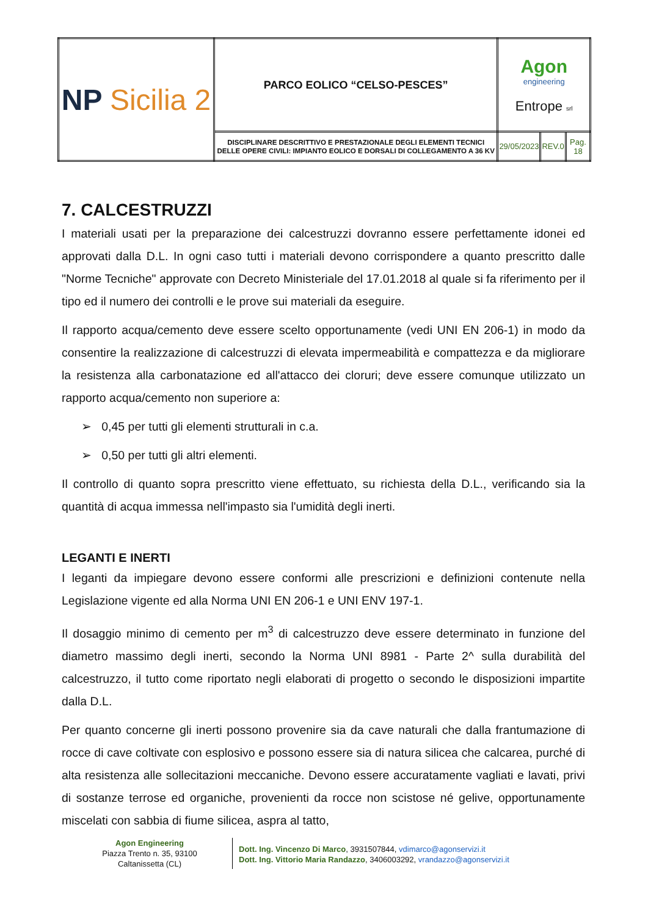| NP Sicilia 2 | PARCO EOLICO “CELSO-PESCES” | Agon engineering Entrope srl | | |
| | DISCIPLINARE DESCRITTIVO E PRESTAZIONALE DEGLI ELEMENTI TECNICI DELLE OPERE CIVILI: IMPIANTO EOLICO E DORSALI DI COLLEGAMENTO A 36 KV | 29/05/2023 | REV.0 | Pag. 18 |
7. CALCESTRUZZI
I materiali usati per la preparazione dei calcestruzzi dovranno essere perfettamente idonei ed approvati dalla D.L. In ogni caso tutti i materiali devono corrispondere a quanto prescritto dalle "Norme Tecniche" approvate con Decreto Ministeriale del 17.01.2018 al quale si fa riferimento per il tipo ed il numero dei controlli e le prove sui materiali da eseguire.
Il rapporto acqua/cemento deve essere scelto opportunamente (vedi UNI EN 206-1) in modo da consentire la realizzazione di calcestruzzi di elevata impermeabilità e compattezza e da migliorare la resistenza alla carbonatazione ed all'attacco dei cloruri; deve essere comunque utilizzato un rapporto acqua/cemento non superiore a:
➢ 0,45 per tutti gli elementi strutturali in c.a.
➢ 0,50 per tutti gli altri elementi.
Il controllo di quanto sopra prescritto viene effettuato, su richiesta della D.L., verificando sia la quantità di acqua immessa nell'impasto sia l'umidità degli inerti.
LEGANTI E INERTI
I leganti da impiegare devono essere conformi alle prescrizioni e definizioni contenute nella Legislazione vigente ed alla Norma UNI EN 206-1 e UNI ENV 197-1.
Il dosaggio minimo di cemento per m<sup>3</sup> di calcestruzzo deve essere determinato in funzione del diametro massimo degli inerti, secondo la Norma UNI 8981 - Parte 2^ sulla durabilità del calcestruzzo, il tutto come riportato negli elaborati di progetto o secondo le disposizioni impartite dalla D.L.
Per quanto concerne gli inerti possono provenire sia da cave naturali che dalla frantumazione di rocce di cave coltivate con esplosivo e possono essere sia di natura silicea che calcarea, purché di alta resistenza alle sollecitazioni meccaniche. Devono essere accuratamente vagliati e lavati, privi di sostanze terrose ed organiche, provenienti da rocce non scistose né gelive, opportunamente miscelati con sabbia di fiume silicea, aspra al tatto,
Agon Engineering
Piazza Trento n. 35, 93100
Caltanissetta (CL)
Dott. Ing. Vincenzo Di Marco, 3931507844, vdimarco@agonservizi.it
Dott. Ing. Vittorio Maria Randazzo, 3406003292, vrandazzo@agonservizi.it